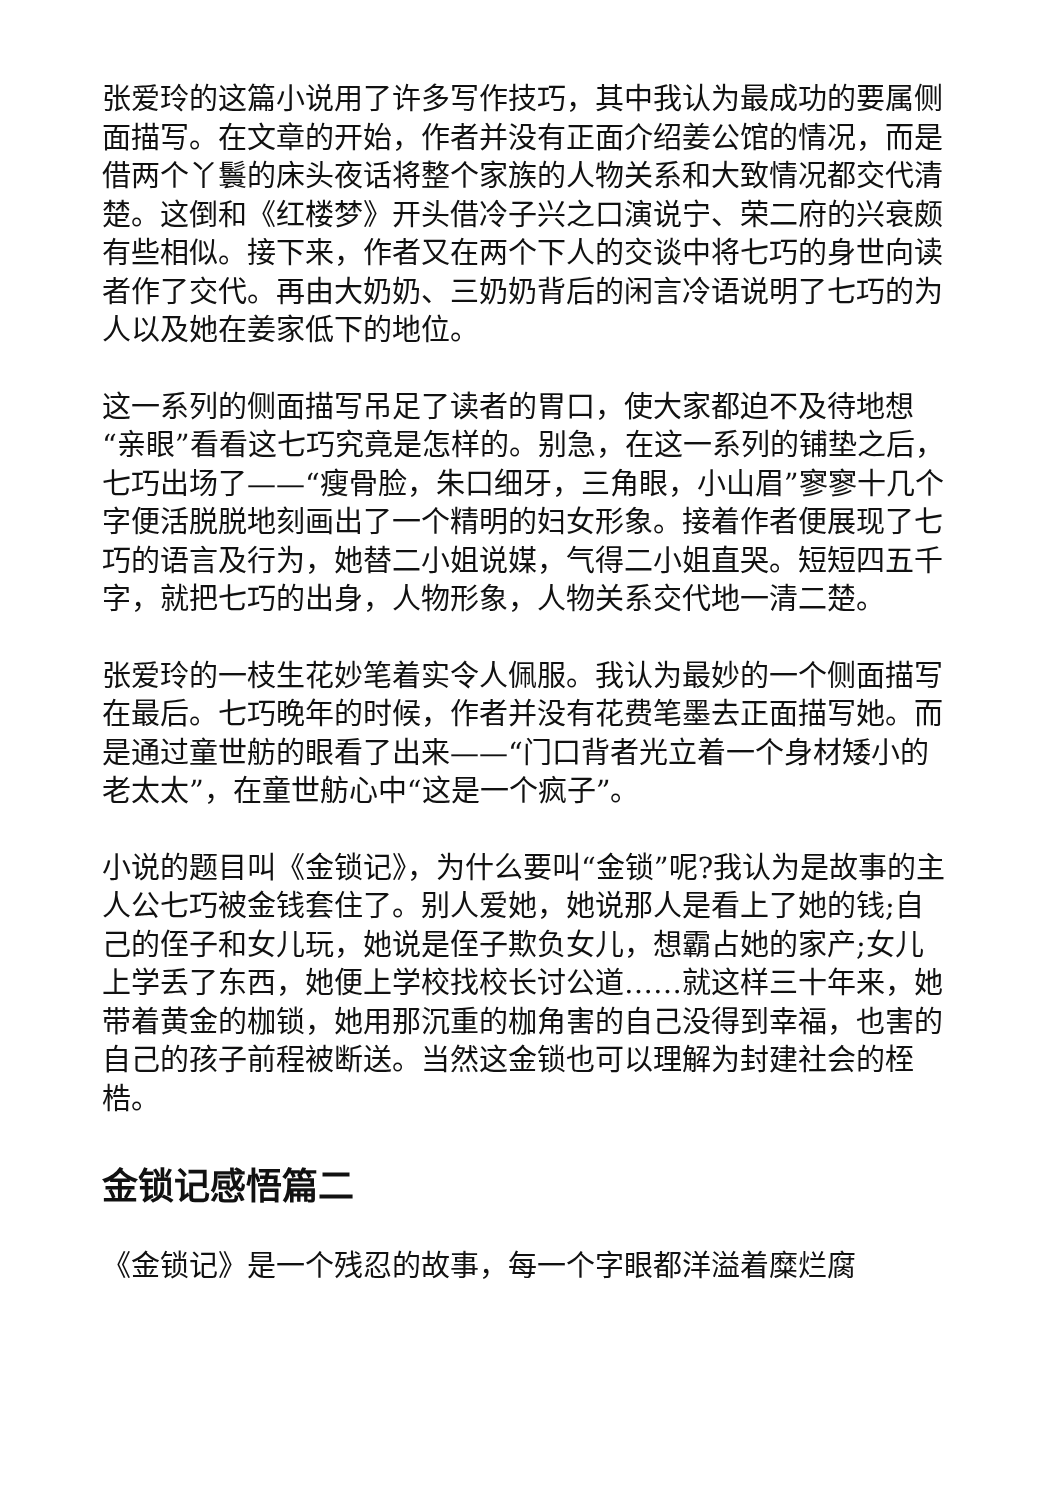张爱玲的这篇小说用了许多写作技巧，其中我认为最成功的要属侧面描写。在文章的开始，作者并没有正面介绍姜公馆的情况，而是借两个丫鬟的床头夜话将整个家族的人物关系和大致情况都交代清楚。这倒和《红楼梦》开头借冷子兴之口演说宁、荣二府的兴衰颇有些相似。接下来，作者又在两个下人的交谈中将七巧的身世向读者作了交代。再由大奶奶、三奶奶背后的闲言冷语说明了七巧的为人以及她在姜家低下的地位。
这一系列的侧面描写吊足了读者的胃口，使大家都迫不及待地想“亲眼”看看这七巧究竟是怎样的。别急，在这一系列的铺垫之后，七巧出场了——“瘦骨脸，朱口细牙，三角眼，小山眉”寥寥十几个字便活脱脱地刻画出了一个精明的妇女形象。接着作者便展现了七巧的语言及行为，她替二小姐说媒，气得二小姐直哭。短短四五千字，就把七巧的出身，人物形象，人物关系交代地一清二楚。
张爱玲的一枝生花妙笔着实令人佩服。我认为最妙的一个侧面描写在最后。七巧晚年的时候，作者并没有花费笔墨去正面描写她。而是通过童世舫的眼看了出来——“门口背者光立着一个身材矮小的老太太”，在童世舫心中“这是一个疯子”。
小说的题目叫《金锁记》，为什么要叫“金锁”呢?我认为是故事的主人公七巧被金钱套住了。别人爱她，她说那人是看上了她的钱;自己的侄子和女儿玩，她说是侄子欺负女儿，想霸占她的家产;女儿上学丢了东西，她便上学校找校长讨公道……就这样三十年来，她带着黄金的枷锁，她用那沉重的枷角害的自己没得到幸福，也害的自己的孩子前程被断送。当然这金锁也可以理解为封建社会的桎梏。
金锁记感悟篇二
《金锁记》是一个残忍的故事，每一个字眼都洋溢着糜烂腐